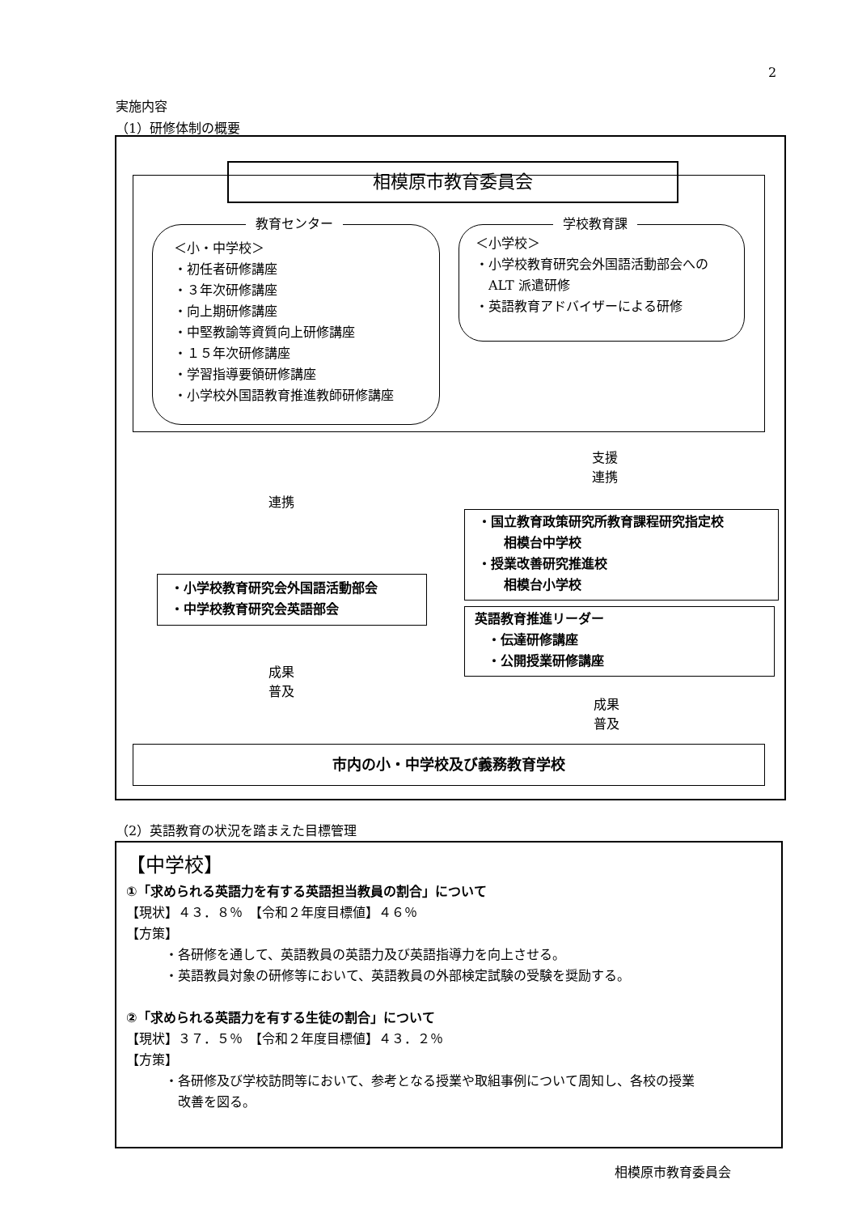2
実施内容
（1）研修体制の概要
相模原市教育委員会
＜小・中学校＞
・初任者研修講座
・３年次研修講座
・向上期研修講座
・中堅教諭等資質向上研修講座
・１５年次研修講座
・学習指導要領研修講座
・小学校外国語教育推進教師研修講座
教育センター
＜小学校＞
・小学校教育研究会外国語活動部会への
　ALT 派遣研修
・英語教育アドバイザーによる研修
学校教育課
連携
支援
連携
・小学校教育研究会外国語活動部会
・中学校教育研究会英語部会
・国立教育政策研究所教育課程研究指定校
　　相模台中学校
・授業改善研究推進校
　　相模台小学校
英語教育推進リーダー
　・伝達研修講座
　・公開授業研修講座
成果
普及
成果
普及
市内の小・中学校及び義務教育学校
（2）英語教育の状況を踏まえた目標管理
【中学校】
①「求められる英語力を有する英語担当教員の割合」について
【現状】４３．８％　【令和２年度目標値】４６％
【方策】
・各研修を通して、英語教員の英語力及び英語指導力を向上させる。
・英語教員対象の研修等において、英語教員の外部検定試験の受験を奨励する。
②「求められる英語力を有する生徒の割合」について
【現状】３７．５％　【令和２年度目標値】４３．２％
【方策】
・各研修及び学校訪問等において、参考となる授業や取組事例について周知し、各校の授業
　改善を図る。
相模原市教育委員会